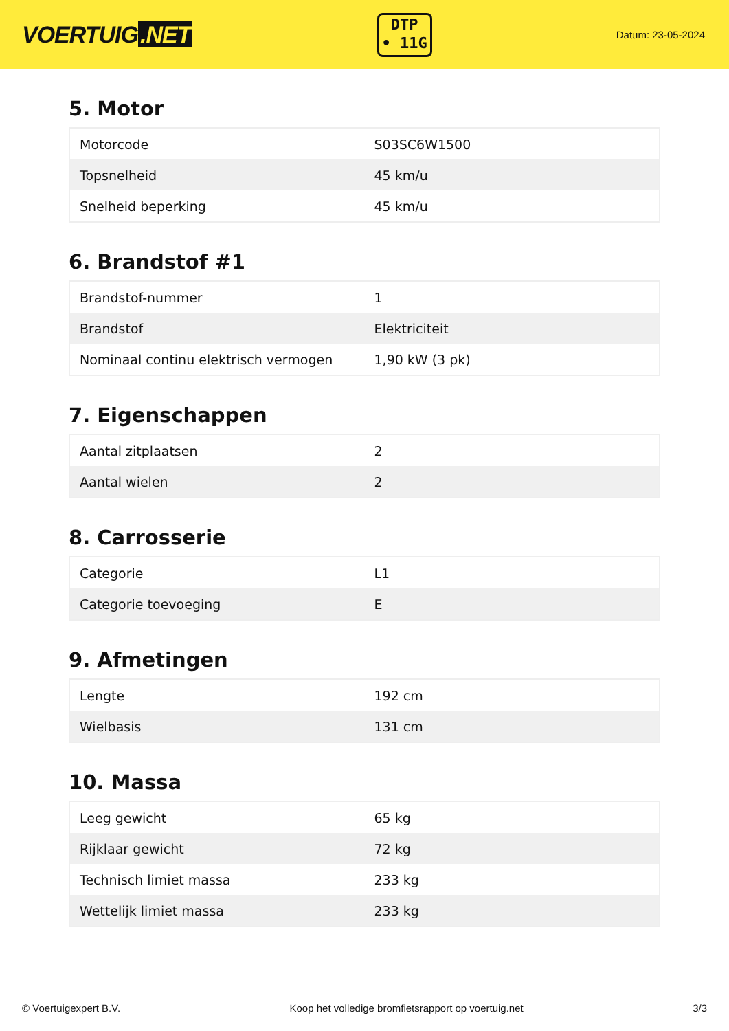VOERTUIG.NET
DTP
• 11G
Datum: 23-05-2024
5. Motor
| Motorcode | S03SC6W1500 |
| Topsnelheid | 45 km/u |
| Snelheid beperking | 45 km/u |
6. Brandstof #1
| Brandstof-nummer | 1 |
| Brandstof | Elektriciteit |
| Nominaal continu elektrisch vermogen | 1,90 kW (3 pk) |
7. Eigenschappen
| Aantal zitplaatsen | 2 |
| Aantal wielen | 2 |
8. Carrosserie
| Categorie | L1 |
| Categorie toevoeging | E |
9. Afmetingen
| Lengte | 192 cm |
| Wielbasis | 131 cm |
10. Massa
| Leeg gewicht | 65 kg |
| Rijklaar gewicht | 72 kg |
| Technisch limiet massa | 233 kg |
| Wettelijk limiet massa | 233 kg |
© Voertuigexpert B.V. Koop het volledige bromfietsrapport op voertuig.net 3/3